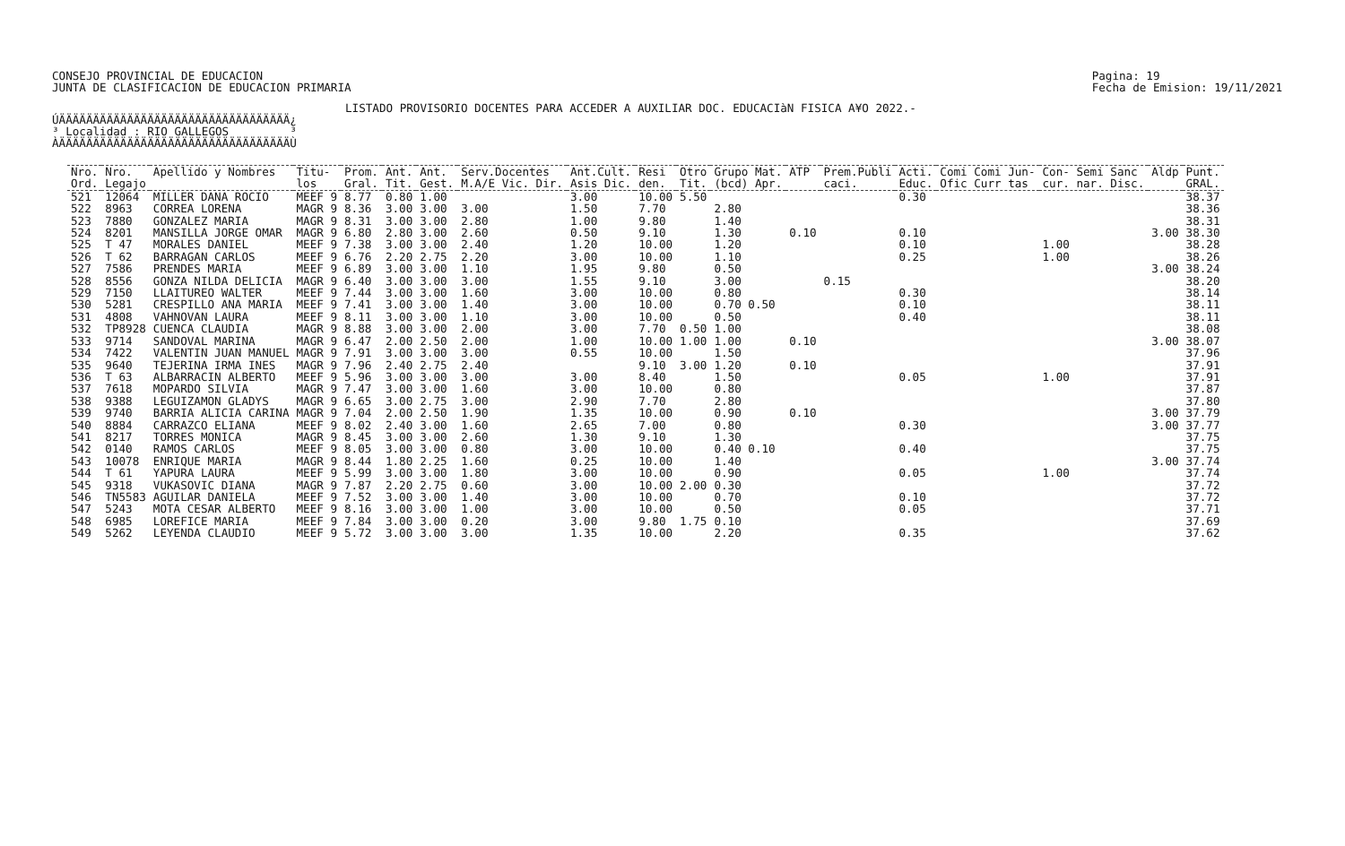CONSEJO PROVINCIAL DE EDUCACION
JUNTA DE CLASIFICACION DE EDUCACION PRIMARIA
Pagina: 19
Fecha de Emision: 19/11/2021
LISTADO PROVISORIO DOCENTES PARA ACCEDER A AUXILIAR DOC. EDUCACIàN FISICA A¥O 2022.-
ÚÄÄÄÄÄÄÄÄÄÄÄÄÄÄÄÄÄÄÄÄÄÄÄÄÄÄÄÄÄÄÄÄÄÄ¿ ³ Localidad : RIO GALLEGOS ³ ÀÄÄÄÄÄÄÄÄÄÄÄÄÄÄÄÄÄÄÄÄÄÄÄÄÄÄÄÄÄÄÄÄÄÄÙ
| Nro. Ord. | Nro. Legajo | Apellido y Nombres | Titu- los | Prom. Gral. | Ant. Tit. | Ant. Gest. | Serv.Docentes M.A/E Vic. Dir. | Ant.Cult. Asis Dic. | Resi den. | Otro Tit. | Grupo Mat. (bcd) Apr. | ATP | Prem.Publi caci. | Acti. Educ. | Comi Comi Jun- Ofic Curr tas | Con- Semi Sanc cur. nar. Disc. | Aldp | Punt. GRAL. |
| --- | --- | --- | --- | --- | --- | --- | --- | --- | --- | --- | --- | --- | --- | --- | --- | --- | --- | --- |
| 521 | 12064 | MILLER DANA ROCIO | MEEF 9 | 8.77 | 0.80 | 1.00 | | 3.00 | 10.00 | 5.50 | | | | 0.30 | | | | 38.37 |
| 522 | 8963 | CORREA LORENA | MAGR 9 | 8.36 | 3.00 | 3.00 | 3.00 | 1.50 | 7.70 | | 2.80 | | | | | | | 38.36 |
| 523 | 7880 | GONZALEZ MARIA | MAGR 9 | 8.31 | 3.00 | 3.00 | 2.80 | 1.00 | 9.80 | | 1.40 | | | | | | | 38.31 |
| 524 | 8201 | MANSILLA JORGE OMAR | MAGR 9 | 6.80 | 2.80 | 3.00 | 2.60 | 0.50 | 9.10 | | 1.30 | 0.10 | | 0.10 | | | 3.00 | 38.30 |
| 525 | T 47 | MORALES DANIEL | MEEF 9 | 7.38 | 3.00 | 3.00 | 2.40 | 1.20 | 10.00 | | 1.20 | | | 0.10 | | 1.00 | | 38.28 |
| 526 | T 62 | BARRAGAN CARLOS | MEEF 9 | 6.76 | 2.20 | 2.75 | 2.20 | 3.00 | 10.00 | | 1.10 | | | 0.25 | | 1.00 | | 38.26 |
| 527 | 7586 | PRENDES MARIA | MEEF 9 | 6.89 | 3.00 | 3.00 | 1.10 | 1.95 | 9.80 | | 0.50 | | | | | | 3.00 | 38.24 |
| 528 | 8556 | GONZA NILDA DELICIA | MAGR 9 | 6.40 | 3.00 | 3.00 | 3.00 | 1.55 | 9.10 | | 3.00 | | 0.15 | | | | | 38.20 |
| 529 | 7150 | LLAITUREO WALTER | MEEF 9 | 7.44 | 3.00 | 3.00 | 1.60 | 3.00 | 10.00 | | 0.80 | | | 0.30 | | | | 38.14 |
| 530 | 5281 | CRESPILLO ANA MARIA | MEEF 9 | 7.41 | 3.00 | 3.00 | 1.40 | 3.00 | 10.00 | | 0.70 0.50 | | | 0.10 | | | | 38.11 |
| 531 | 4808 | VAHNOVAN LAURA | MEEF 9 | 8.11 | 3.00 | 3.00 | 1.10 | 3.00 | 10.00 | | 0.50 | | | 0.40 | | | | 38.11 |
| 532 | TP8928 | CUENCA CLAUDIA | MAGR 9 | 8.88 | 3.00 | 3.00 | 2.00 | 3.00 | 7.70 | 0.50 | 1.00 | | | | | | | 38.08 |
| 533 | 9714 | SANDOVAL MARINA | MAGR 9 | 6.47 | 2.00 | 2.50 | 2.00 | 1.00 | 10.00 | 1.00 | 1.00 | 0.10 | | | | | 3.00 | 38.07 |
| 534 | 7422 | VALENTIN JUAN MANUEL | MAGR 9 | 7.91 | 3.00 | 3.00 | 3.00 | 0.55 | 10.00 | | 1.50 | | | | | | | 37.96 |
| 535 | 9640 | TEJERINA IRMA INES | MAGR 9 | 7.96 | 2.40 | 2.75 | 2.40 | | 9.10 | 3.00 | 1.20 | 0.10 | | | | | | 37.91 |
| 536 | T 63 | ALBARRACIN ALBERTO | MEEF 9 | 5.96 | 3.00 | 3.00 | 3.00 | 3.00 | 8.40 | | 1.50 | | | 0.05 | | 1.00 | | 37.91 |
| 537 | 7618 | MOPARDO SILVIA | MAGR 9 | 7.47 | 3.00 | 3.00 | 1.60 | 3.00 | 10.00 | | 0.80 | | | | | | | 37.87 |
| 538 | 9388 | LEGUIZAMON GLADYS | MAGR 9 | 6.65 | 3.00 | 2.75 | 3.00 | 2.90 | 7.70 | | 2.80 | | | | | | | 37.80 |
| 539 | 9740 | BARRIA ALICIA CARINA | MAGR 9 | 7.04 | 2.00 | 2.50 | 1.90 | 1.35 | 10.00 | | 0.90 | 0.10 | | | | | 3.00 | 37.79 |
| 540 | 8884 | CARRAZCO ELIANA | MEEF 9 | 8.02 | 2.40 | 3.00 | 1.60 | 2.65 | 7.00 | | 0.80 | | | 0.30 | | | 3.00 | 37.77 |
| 541 | 8217 | TORRES MONICA | MAGR 9 | 8.45 | 3.00 | 3.00 | 2.60 | 1.30 | 9.10 | | 1.30 | | | | | | | 37.75 |
| 542 | 0140 | RAMOS CARLOS | MEEF 9 | 8.05 | 3.00 | 3.00 | 0.80 | 3.00 | 10.00 | | 0.40 0.10 | | | 0.40 | | | | 37.75 |
| 543 | 10078 | ENRIQUE MARIA | MAGR 9 | 8.44 | 1.80 | 2.25 | 1.60 | 0.25 | 10.00 | | 1.40 | | | | | | 3.00 | 37.74 |
| 544 | T 61 | YAPURA LAURA | MEEF 9 | 5.99 | 3.00 | 3.00 | 1.80 | 3.00 | 10.00 | | 0.90 | | | 0.05 | | 1.00 | | 37.74 |
| 545 | 9318 | VUKASOVIC DIANA | MAGR 9 | 7.87 | 2.20 | 2.75 | 0.60 | 3.00 | 10.00 | 2.00 | 0.30 | | | | | | | 37.72 |
| 546 | TN5583 | AGUILAR DANIELA | MEEF 9 | 7.52 | 3.00 | 3.00 | 1.40 | 3.00 | 10.00 | | 0.70 | | | 0.10 | | | | 37.72 |
| 547 | 5243 | MOTA CESAR ALBERTO | MEEF 9 | 8.16 | 3.00 | 3.00 | 1.00 | 3.00 | 10.00 | | 0.50 | | | 0.05 | | | | 37.71 |
| 548 | 6985 | LOREFICE MARIA | MEEF 9 | 7.84 | 3.00 | 3.00 | 0.20 | 3.00 | 9.80 | 1.75 | 0.10 | | | | | | | 37.69 |
| 549 | 5262 | LEYENDA CLAUDIO | MEEF 9 | 5.72 | 3.00 | 3.00 | 3.00 | 1.35 | 10.00 | | 2.20 | | | 0.35 | | | | 37.62 |